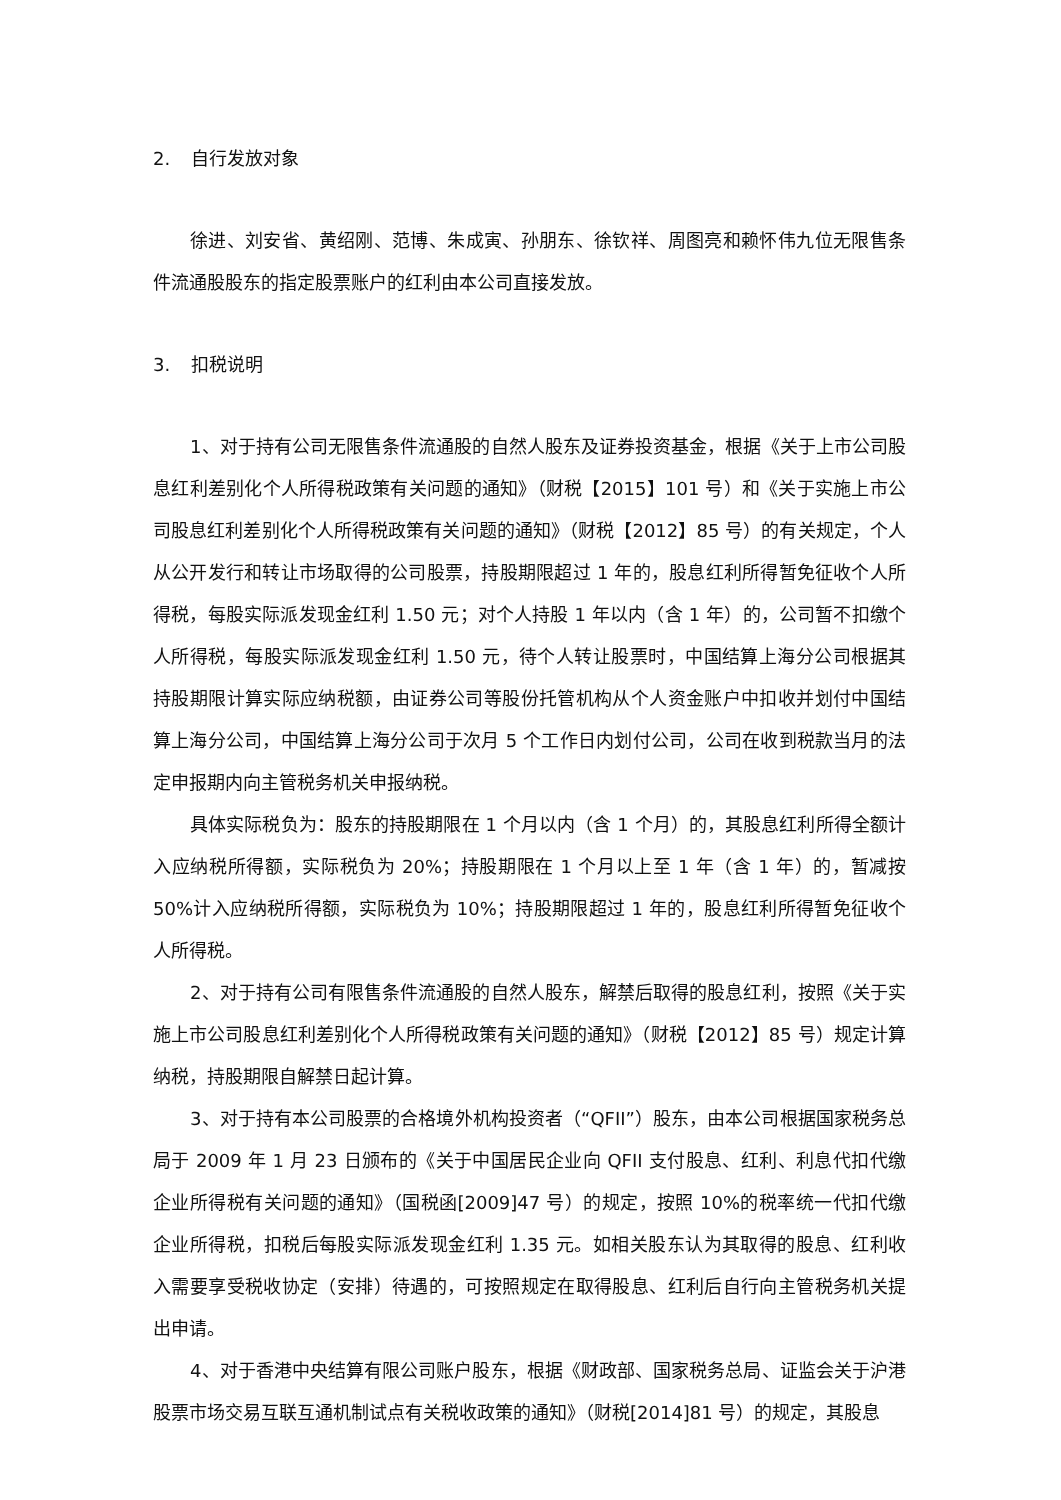2. 自行发放对象
徐进、刘安省、黄绍刚、范博、朱成寅、孙朋东、徐钦祥、周图亮和赖怀伟九位无限售条件流通股股东的指定股票账户的红利由本公司直接发放。
3. 扣税说明
1、对于持有公司无限售条件流通股的自然人股东及证券投资基金，根据《关于上市公司股息红利差别化个人所得税政策有关问题的通知》（财税【2015】101 号）和《关于实施上市公司股息红利差别化个人所得税政策有关问题的通知》（财税【2012】85 号）的有关规定，个人从公开发行和转让市场取得的公司股票，持股期限超过 1 年的，股息红利所得暂免征收个人所得税，每股实际派发现金红利 1.50 元；对个人持股 1 年以内（含 1 年）的，公司暂不扣缴个人所得税，每股实际派发现金红利 1.50 元，待个人转让股票时，中国结算上海分公司根据其持股期限计算实际应纳税额，由证券公司等股份托管机构从个人资金账户中扣收并划付中国结算上海分公司，中国结算上海分公司于次月 5 个工作日内划付公司，公司在收到税款当月的法定申报期内向主管税务机关申报纳税。
具体实际税负为：股东的持股期限在 1 个月以内（含 1 个月）的，其股息红利所得全额计入应纳税所得额，实际税负为 20%；持股期限在 1 个月以上至 1 年（含 1 年）的，暂减按 50%计入应纳税所得额，实际税负为 10%；持股期限超过 1 年的，股息红利所得暂免征收个人所得税。
2、对于持有公司有限售条件流通股的自然人股东，解禁后取得的股息红利，按照《关于实施上市公司股息红利差别化个人所得税政策有关问题的通知》（财税【2012】85 号）规定计算纳税，持股期限自解禁日起计算。
3、对于持有本公司股票的合格境外机构投资者（“QFII”）股东，由本公司根据国家税务总局于 2009 年 1 月 23 日颁布的《关于中国居民企业向 QFII 支付股息、红利、利息代扣代缴企业所得税有关问题的通知》（国税函[2009]47 号）的规定，按照 10%的税率统一代扣代缴企业所得税，扣税后每股实际派发现金红利 1.35 元。如相关股东认为其取得的股息、红利收入需要享受税收协定（安排）待遇的，可按照规定在取得股息、红利后自行向主管税务机关提出申请。
4、对于香港中央结算有限公司账户股东，根据《财政部、国家税务总局、证监会关于沪港股票市场交易互联互通机制试点有关税收政策的通知》（财税[2014]81 号）的规定，其股息